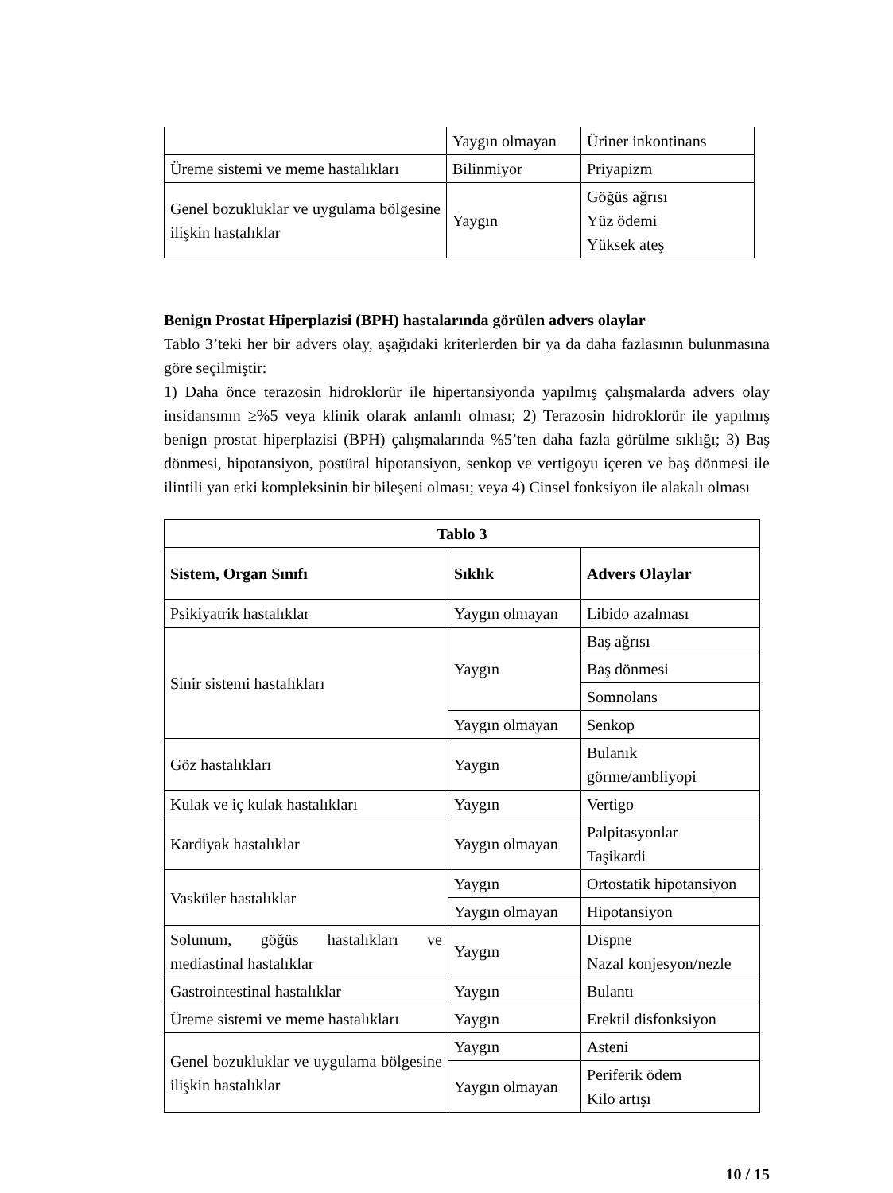| | Yaygın olmayan | Üriner inkontinans |
| Üreme sistemi ve meme hastalıkları | Bilinmiyor | Priyapizm |
| Genel bozukluklar ve uygulama bölgesine ilişkin hastalıklar | Yaygın | Göğüs ağrısı Yüz ödemi Yüksek ateş |
Benign Prostat Hiperplazisi (BPH) hastalarında görülen advers olaylar
Tablo 3’teki her bir advers olay, aşağıdaki kriterlerden bir ya da daha fazlasının bulunmasına göre seçilmiştir:
1) Daha önce terazosin hidroklorür ile hipertansiyonda yapılmış çalışmalarda advers olay insidansının ≥%5 veya klinik olarak anlamlı olması; 2) Terazosin hidroklorür ile yapılmış benign prostat hiperplazisi (BPH) çalışmalarında %5’ten daha fazla görülme sıklığı; 3) Baş dönmesi, hipotansiyon, postüral hipotansiyon, senkop ve vertigoyu içeren ve baş dönmesi ile ilintili yan etki kompleksinin bir bileşeni olması; veya 4) Cinsel fonksiyon ile alakalı olması
| Tablo 3 | | |
| --- | --- | --- |
| Sistem, Organ Sınıfı | Sıklık | Advers Olaylar |
| Psikiyatrik hastalıklar | Yaygın olmayan | Libido azalması |
| Sinir sistemi hastalıkları | Yaygın | Baş ağrısı |
| | | Baş dönmesi |
| | | Somnolans |
| | Yaygın olmayan | Senkop |
| Göz hastalıkları | Yaygın | Bulanık görme/ambliyopi |
| Kulak ve iç kulak hastalıkları | Yaygın | Vertigo |
| Kardiyak hastalıklar | Yaygın olmayan | Palpitasyonlar Taşikardi |
| Vasküler hastalıklar | Yaygın | Ortostatik hipotansiyon |
| | Yaygın olmayan | Hipotansiyon |
| Solunum, göğüs hastalıkları ve mediastinal hastalıklar | Yaygın | Dispne Nazal konjesyon/nezle |
| Gastrointestinal hastalıklar | Yaygın | Bulantı |
| Üreme sistemi ve meme hastalıkları | Yaygın | Erektil disfonksiyon |
| Genel bozukluklar ve uygulama bölgesine ilişkin hastalıklar | Yaygın | Asteni |
| | Yaygın olmayan | Periferik ödem Kilo artışı |
10 / 15